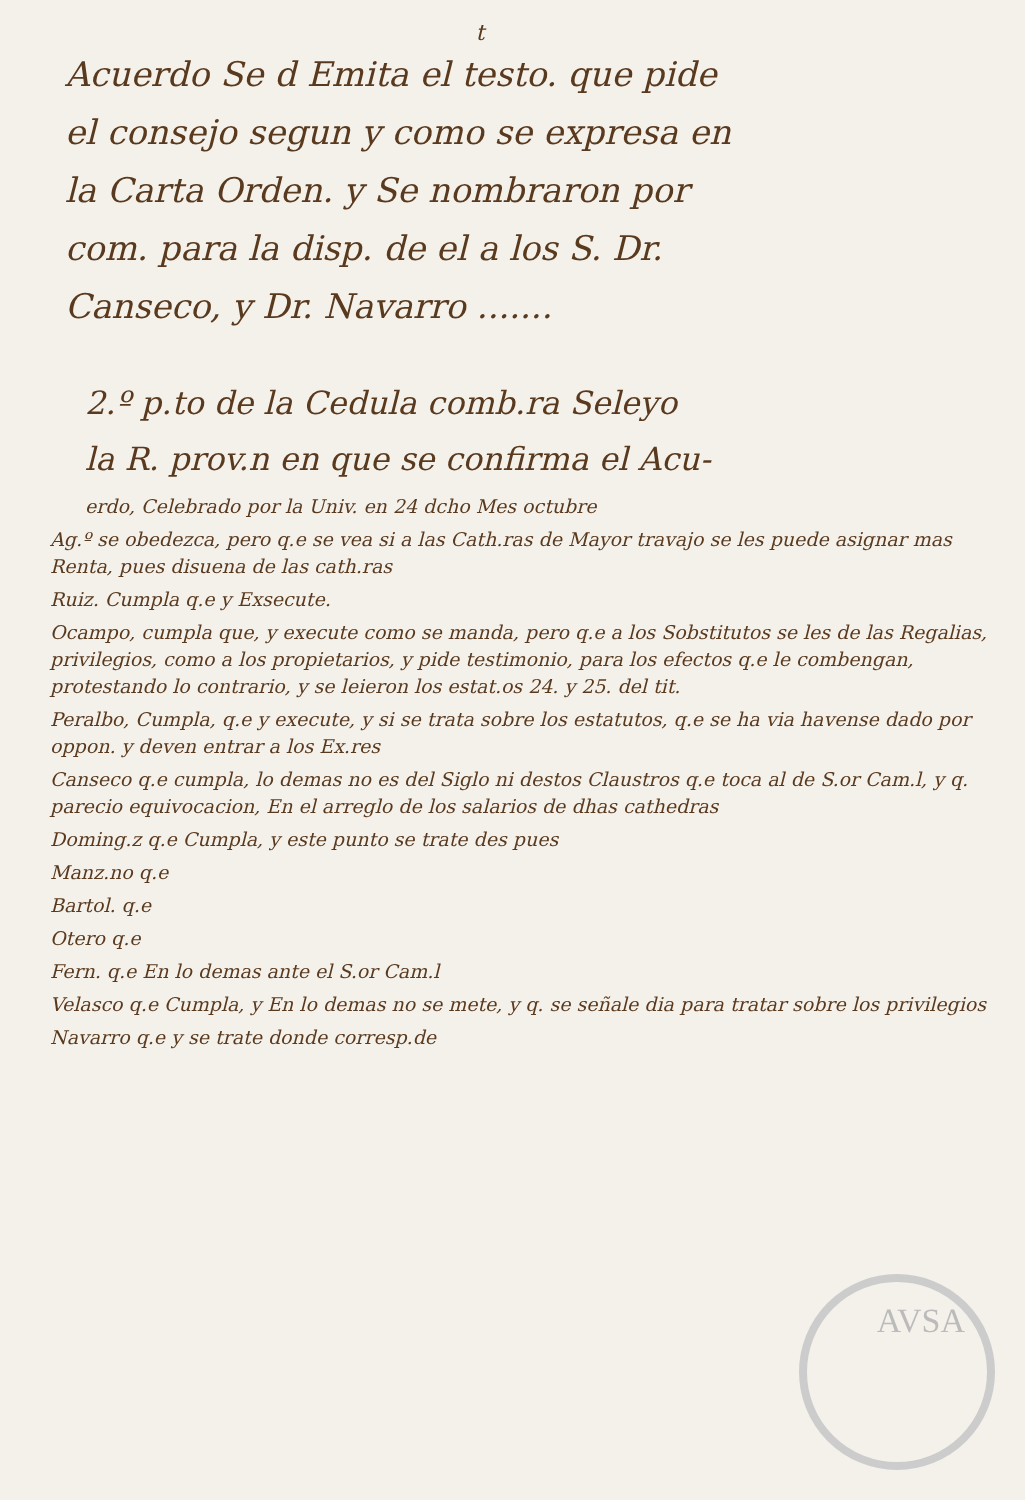t
Acuerdo Se d Emita el testo. que pide
el consejo segun y como se expresa en
la Carta Orden. y Se nombraron por
com. para la disp. de el a los S. Dr.
Canseco, y Dr. Navarro .......
2.º p.to de la Cedula comb.ra Seleyo
la R. prov.n en que se confirma el Acu-
erdo, Celebrado por la Univ. en 24 dcho Mes octubre
Ag.º se obedezca, pero q.e se vea si a las Cath.ras de Mayor travajo se les puede asignar mas Renta, pues disuena de las cath.ras
Ruiz. Cumpla q.e y Exsecute.
Ocampo, cumpla que, y execute como se manda, pero q.e a los Sobstitutos se les de las Regalias, privilegios, como a los propietarios, y pide testimonio, para los efectos q.e le combengan, protestando lo contrario, y se leieron los estat.os 24. y 25. del tit.
Peralbo, Cumpla, q.e y execute, y si se trata sobre los estatutos, q.e se ha via havense dado por oppon. y deven entrar a los Ex.res
Canseco q.e cumpla, lo demas no es del Siglo ni destos Claustros q.e toca al de S.or Cam.l, y q. parecio equivocacion, En el arreglo de los salarios de dhas cathedras
Doming.z q.e Cumpla, y este punto se trate des pues
Manz.no q.e
Bartol. q.e
Otero q.e
Fern. q.e En lo demas ante el S.or Cam.l
Velasco q.e Cumpla, y En lo demas no se mete, y q. se señale dia para tratar sobre los privilegios
Navarro q.e y se trate donde corresp.de
AVSA